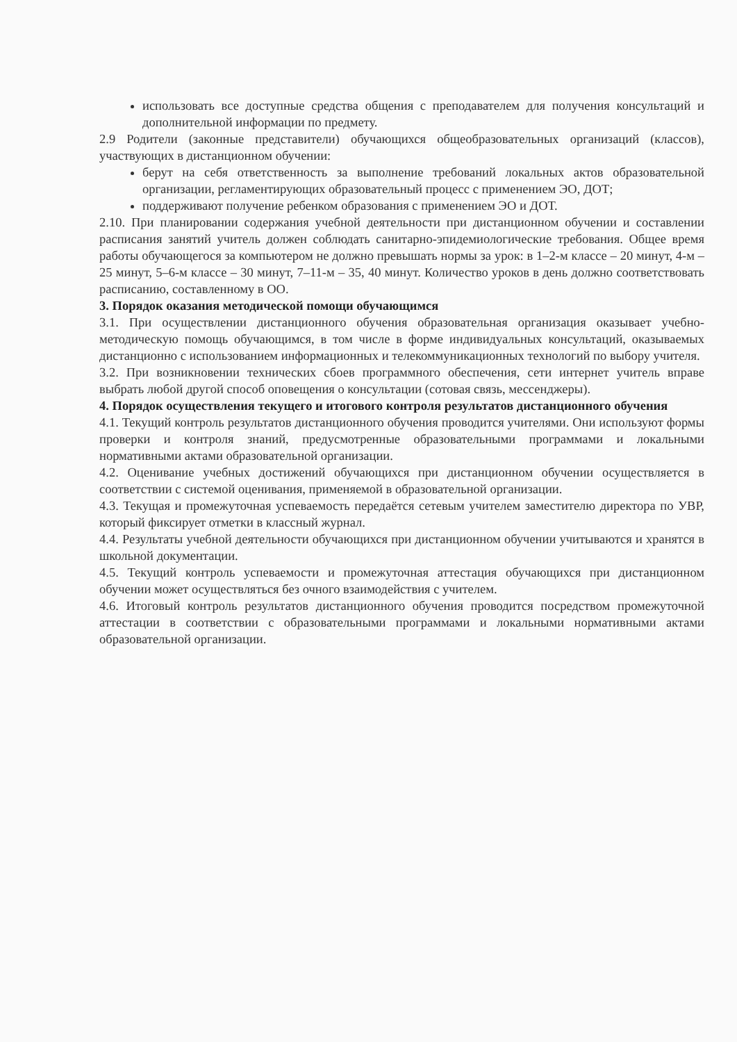использовать все доступные средства общения с преподавателем для получения консультаций и дополнительной информации по предмету.
2.9 Родители (законные представители) обучающихся общеобразовательных организаций (классов), участвующих в дистанционном обучении:
берут на себя ответственность за выполнение требований локальных актов образовательной организации, регламентирующих образовательный процесс с применением ЭО, ДОТ;
поддерживают получение ребенком образования с применением ЭО и ДОТ.
2.10. При планировании содержания учебной деятельности при дистанционном обучении и составлении расписания занятий учитель должен соблюдать санитарно-эпидемиологические требования. Общее время работы обучающегося за компьютером не должно превышать нормы за урок: в 1–2-м классе – 20 минут, 4-м – 25 минут, 5–6-м классе – 30 минут, 7–11-м – 35, 40 минут. Количество уроков в день должно соответствовать расписанию, составленному в ОО.
3. Порядок оказания методической помощи обучающимся
3.1. При осуществлении дистанционного обучения образовательная организация оказывает учебно-методическую помощь обучающимся, в том числе в форме индивидуальных консультаций, оказываемых дистанционно с использованием информационных и телекоммуникационных технологий по выбору учителя.
3.2. При возникновении технических сбоев программного обеспечения, сети интернет учитель вправе выбрать любой другой способ оповещения о консультации (сотовая связь, мессенджеры).
4. Порядок осуществления текущего и итогового контроля результатов дистанционного обучения
4.1. Текущий контроль результатов дистанционного обучения проводится учителями. Они используют формы проверки и контроля знаний, предусмотренные образовательными программами и локальными нормативными актами образовательной организации.
4.2. Оценивание учебных достижений обучающихся при дистанционном обучении осуществляется в соответствии с системой оценивания, применяемой в образовательной организации.
4.3. Текущая и промежуточная успеваемость передаётся сетевым учителем заместителю директора по УВР, который фиксирует отметки в классный журнал.
4.4. Результаты учебной деятельности обучающихся при дистанционном обучении учитываются и хранятся в школьной документации.
4.5. Текущий контроль успеваемости и промежуточная аттестация обучающихся при дистанционном обучении может осуществляться без очного взаимодействия с учителем.
4.6. Итоговый контроль результатов дистанционного обучения проводится посредством промежуточной аттестации в соответствии с образовательными программами и локальными нормативными актами образовательной организации.